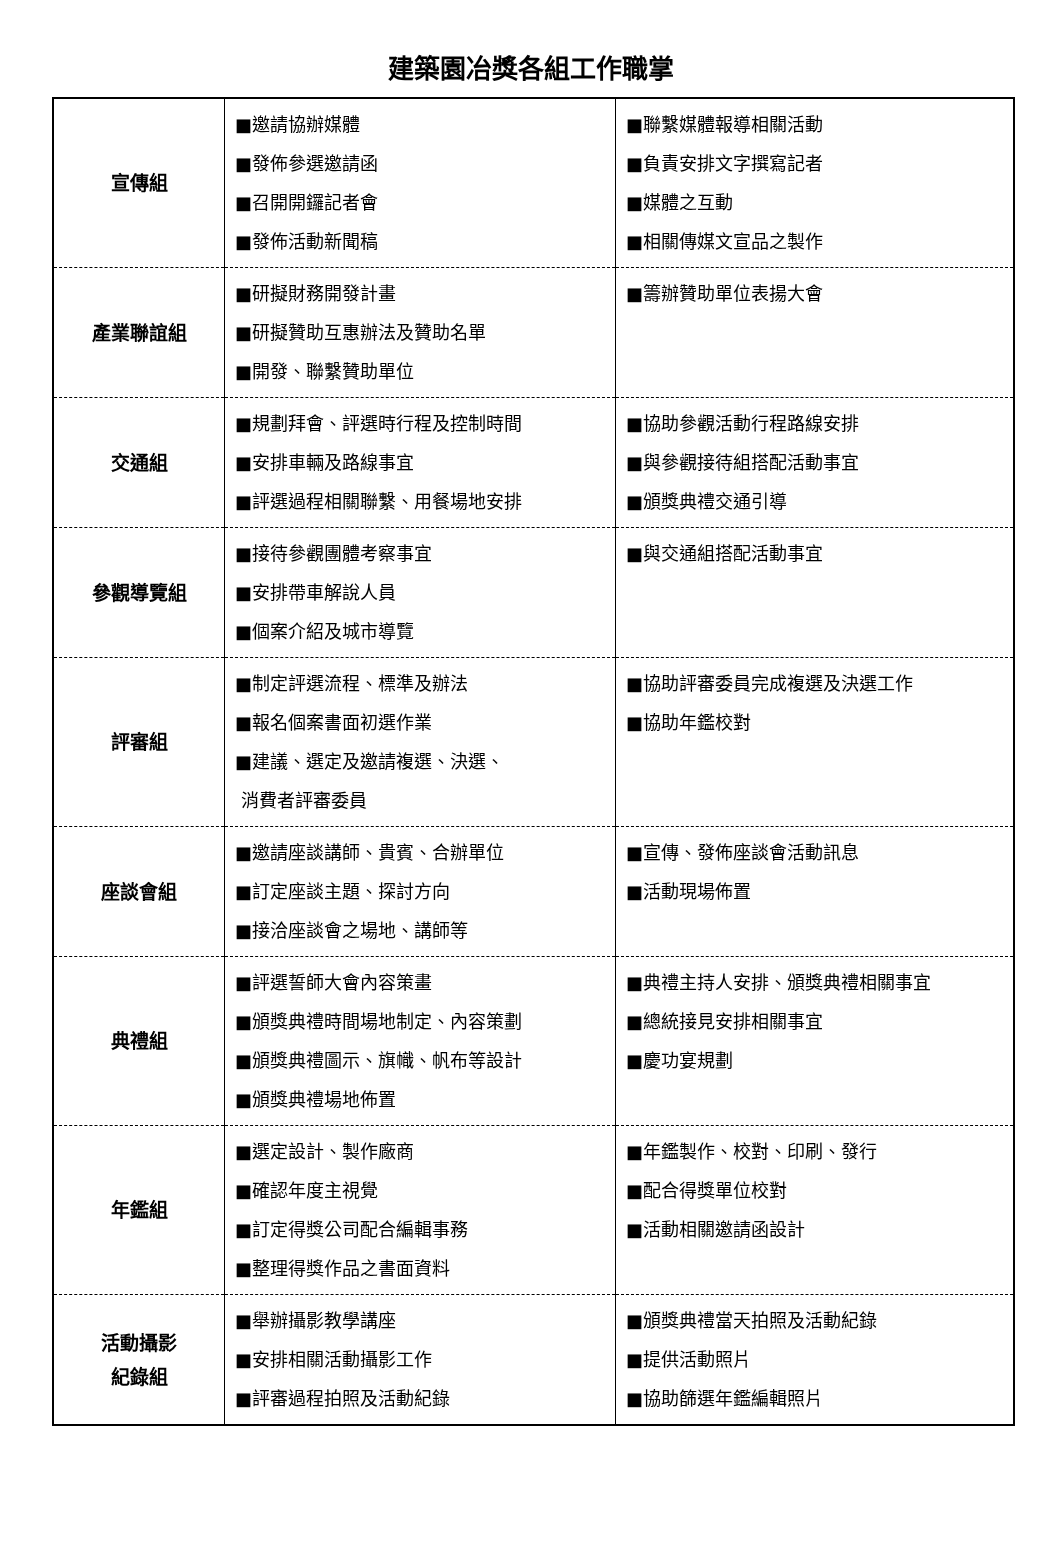建築園冶獎各組工作職掌
| 宣傳組 | ■邀請協辦媒體 ■發佈參選邀請函 ■召開開鑼記者會 ■發佈活動新聞稿 | ■聯繫媒體報導相關活動 ■負責安排文字撰寫記者 ■媒體之互動 ■相關傳媒文宣品之製作 |
| 產業聯誼組 | ■研擬財務開發計畫 ■研擬贊助互惠辦法及贊助名單 ■開發、聯繫贊助單位 | ■籌辦贊助單位表揚大會 |
| 交通組 | ■規劃拜會、評選時行程及控制時間 ■安排車輛及路線事宜 ■評選過程相關聯繫、用餐場地安排 | ■協助參觀活動行程路線安排 ■與參觀接待組搭配活動事宜 ■頒獎典禮交通引導 |
| 參觀導覽組 | ■接待參觀團體考察事宜 ■安排帶車解說人員 ■個案介紹及城市導覽 | ■與交通組搭配活動事宜 |
| 評審組 | ■制定評選流程、標準及辦法 ■報名個案書面初選作業 ■建議、選定及邀請複選、決選、 消費者評審委員 | ■協助評審委員完成複選及決選工作 ■協助年鑑校對 |
| 座談會組 | ■邀請座談講師、貴賓、合辦單位 ■訂定座談主題、探討方向 ■接洽座談會之場地、講師等 | ■宣傳、發佈座談會活動訊息 ■活動現場佈置 |
| 典禮組 | ■評選誓師大會內容策畫 ■頒獎典禮時間場地制定、內容策劃 ■頒獎典禮圖示、旗幟、帆布等設計 ■頒獎典禮場地佈置 | ■典禮主持人安排、頒獎典禮相關事宜 ■總統接見安排相關事宜 ■慶功宴規劃 |
| 年鑑組 | ■選定設計、製作廠商 ■確認年度主視覺 ■訂定得獎公司配合編輯事務 ■整理得獎作品之書面資料 | ■年鑑製作、校對、印刷、發行 ■配合得獎單位校對 ■活動相關邀請函設計 |
| 活動攝影 紀錄組 | ■舉辦攝影教學講座 ■安排相關活動攝影工作 ■評審過程拍照及活動紀錄 | ■頒獎典禮當天拍照及活動紀錄 ■提供活動照片 ■協助篩選年鑑編輯照片 |